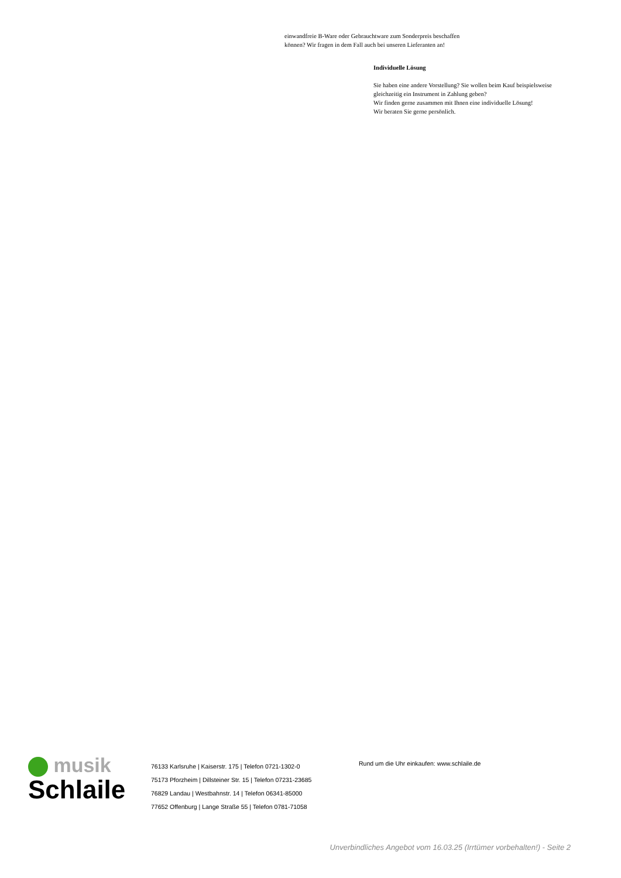einwandfreie B-Ware oder Gebrauchtware zum Sonderpreis beschaffen
können? Wir fragen in dem Fall auch bei unseren Lieferanten an!
Individuelle Lösung
Sie haben eine andere Vorstellung? Sie wollen beim Kauf beispielsweise
gleichzeitig ein Instrument in Zahlung geben?
Wir finden gerne zusammen mit Ihnen eine individuelle Lösung!
Wir beraten Sie gerne persönlich.
musik
Schlaile
76133 Karlsruhe | Kaiserstr. 175 | Telefon 0721-1302-0
75173 Pforzheim | Dillsteiner Str. 15 | Telefon 07231-23685
76829 Landau | Westbahnstr. 14 | Telefon 06341-85000
77652 Offenburg | Lange Straße 55 | Telefon 0781-71058
Rund um die Uhr einkaufen: www.schlaile.de
Unverbindliches Angebot vom 16.03.25 (Irrtümer vorbehalten!) - Seite 2